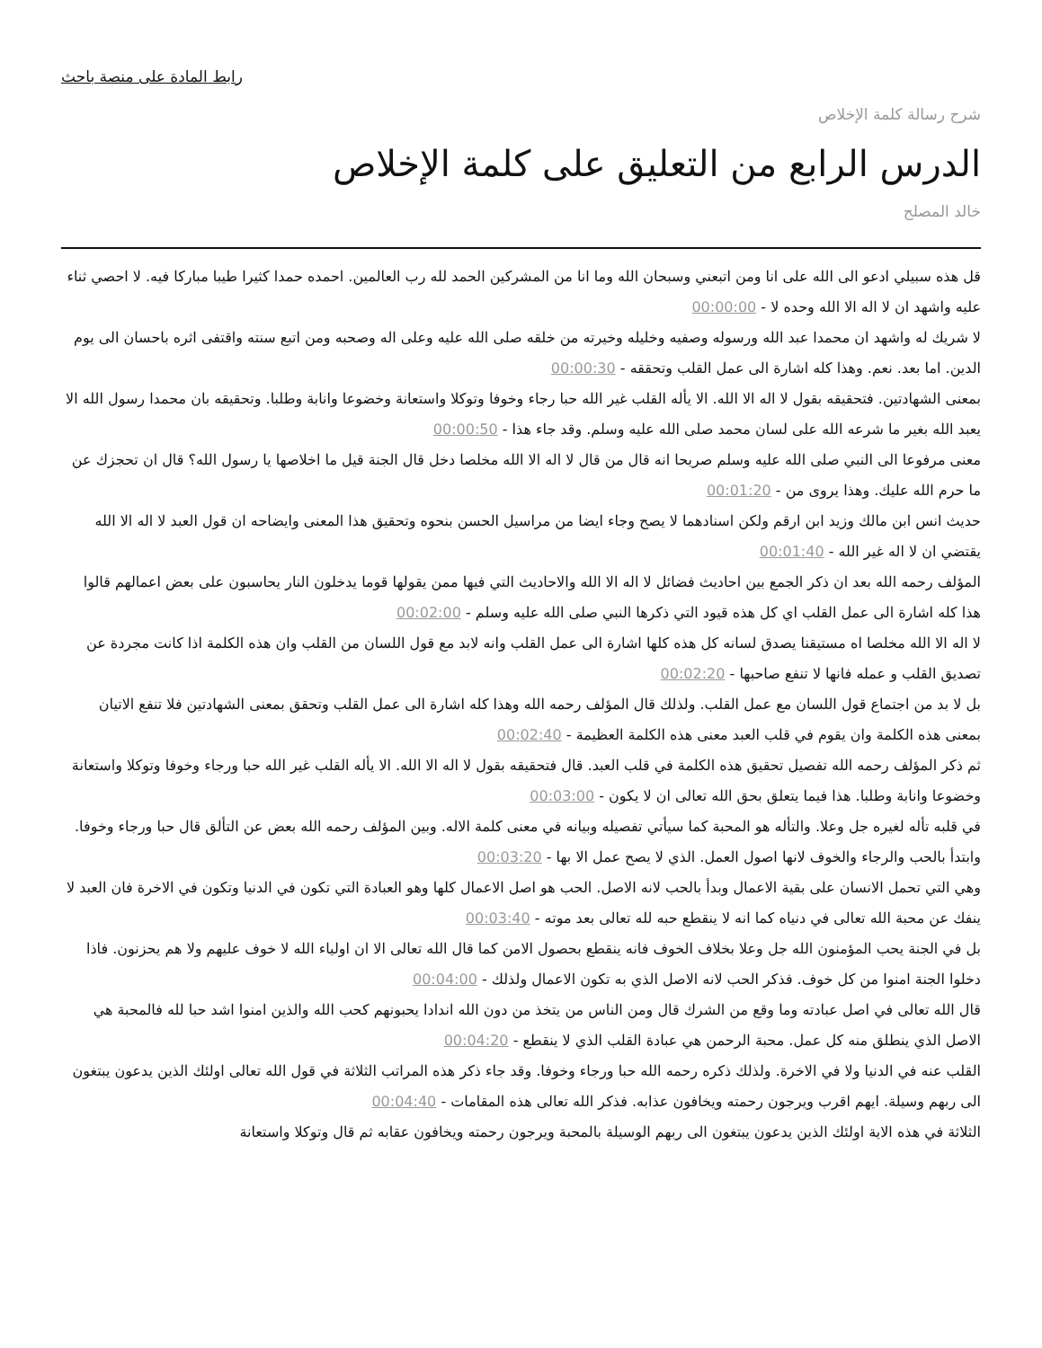رابط المادة على منصة باحث
شرح رسالة كلمة الإخلاص
الدرس الرابع من التعليق على كلمة الإخلاص
خالد المصلح
قل هذه سبيلي ادعو الى الله على انا ومن اتبعني وسبحان الله وما انا من المشركين الحمد لله رب العالمين. احمده حمدا كثيرا طيبا مباركا فيه. لا احصي ثناء عليه واشهد ان لا اله الا الله وحده لا - 00:00:00
لا شريك له واشهد ان محمدا عبد الله ورسوله وصفيه وخليله وخيرته من خلقه صلى الله عليه وعلى اله وصحبه ومن اتبع سنته واقتفى اثره باحسان الى يوم الدين. اما بعد. نعم. وهذا كله اشارة الى عمل القلب وتحققه - 00:00:30
بمعنى الشهادتين. فتحقيقه بقول لا اله الا الله. الا يأله القلب غير الله حبا رجاء وخوفا وتوكلا واستعانة وخضوعا وانابة وطلبا. وتحقيقه بان محمدا رسول الله الا يعبد الله بغير ما شرعه الله على لسان محمد صلى الله عليه وسلم. وقد جاء هذا - 00:00:50
معنى مرفوعا الى النبي صلى الله عليه وسلم صريحا انه قال من قال لا اله الا الله مخلصا دخل قال الجنة قيل ما اخلاصها يا رسول الله؟ قال ان تحجزك عن ما حرم الله عليك. وهذا يروى من - 00:01:20
حديث انس ابن مالك وزيد ابن ارقم ولكن اسنادهما لا يصح وجاء ايضا من مراسيل الحسن بنحوه وتحقيق هذا المعنى وايضاحه ان قول العبد لا اله الا الله يقتضي ان لا اله غير الله - 00:01:40
المؤلف رحمه الله بعد ان ذكر الجمع بين احاديث فضائل لا اله الا الله والاحاديث التي فيها ممن يقولها قوما يدخلون النار يحاسبون على بعض اعمالهم قالوا هذا كله اشارة الى عمل القلب اي كل هذه قيود التي ذكرها النبي صلى الله عليه وسلم - 00:02:00
لا اله الا الله مخلصا اه مستيقنا يصدق لسانه كل هذه كلها اشارة الى عمل القلب وانه لابد مع قول اللسان من القلب وان هذه الكلمة اذا كانت مجردة عن تصديق القلب و عمله فانها لا تنفع صاحبها - 00:02:20
بل لا بد من اجتماع قول اللسان مع عمل القلب. ولذلك قال المؤلف رحمه الله وهذا كله اشارة الى عمل القلب وتحقق بمعنى الشهادتين فلا تنفع الاتيان بمعنى هذه الكلمة وان يقوم في قلب العبد معنى هذه الكلمة العظيمة - 00:02:40
ثم ذكر المؤلف رحمه الله تفصيل تحقيق هذه الكلمة في قلب العبد. قال فتحقيقه بقول لا اله الا الله. الا يأله القلب غير الله حبا ورجاء وخوفا وتوكلا واستعانة وخضوعا وانابة وطلبا. هذا فيما يتعلق بحق الله تعالى ان لا يكون - 00:03:00
في قلبه تأله لغيره جل وعلا. والتأله هو المحبة كما سيأتي تفصيله وبيانه في معنى كلمة الاله. وبين المؤلف رحمه الله بعض عن التألق قال حبا ورجاء وخوفا. وابتدأ بالحب والرجاء والخوف لانها اصول العمل. الذي لا يصح عمل الا بها - 00:03:20
وهي التي تحمل الانسان على بقية الاعمال وبدأ بالحب لانه الاصل. الحب هو اصل الاعمال كلها وهو العبادة التي تكون في الدنيا وتكون في الاخرة فان العبد لا ينفك عن محبة الله تعالى في دنياه كما انه لا ينقطع حبه لله تعالى بعد موته - 00:03:40
بل في الجنة يحب المؤمنون الله جل وعلا بخلاف الخوف فانه ينقطع بحصول الامن كما قال الله تعالى الا ان اولياء الله لا خوف عليهم ولا هم يحزنون. فاذا دخلوا الجنة امنوا من كل خوف. فذكر الحب لانه الاصل الذي به تكون الاعمال ولذلك - 00:04:00
قال الله تعالى في اصل عبادته وما وقع من الشرك قال ومن الناس من يتخذ من دون الله اندادا يحبونهم كحب الله والذين امنوا اشد حبا لله فالمحبة هي الاصل الذي ينطلق منه كل عمل. محبة الرحمن هي عبادة القلب الذي لا ينقطع - 00:04:20
القلب عنه في الدنيا ولا في الاخرة. ولذلك ذكره رحمه الله حبا ورجاء وخوفا. وقد جاء ذكر هذه المراتب الثلاثة في قول الله تعالى اولئك الذين يدعون يبتغون الى ربهم وسيلة. ايهم اقرب ويرجون رحمته ويخافون عذابه. فذكر الله تعالى هذه المقامات - 00:04:40
الثلاثة في هذه الاية اولئك الذين يدعون يبتغون الى ربهم الوسيلة بالمحبة ويرجون رحمته ويخافون عقابه ثم قال وتوكلا واستعانة